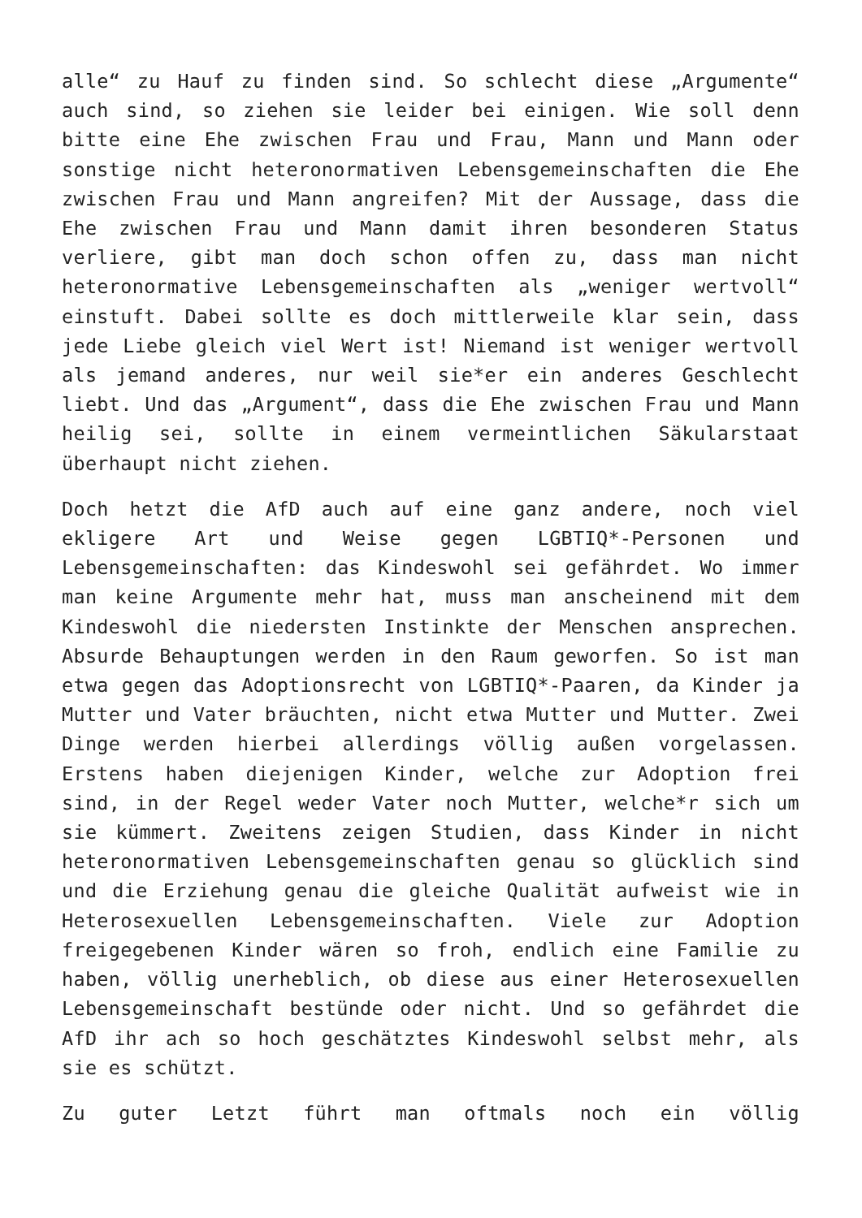alle“ zu Hauf zu finden sind. So schlecht diese „Argumente“ auch sind, so ziehen sie leider bei einigen. Wie soll denn bitte eine Ehe zwischen Frau und Frau, Mann und Mann oder sonstige nicht heteronormativen Lebensgemeinschaften die Ehe zwischen Frau und Mann angreifen? Mit der Aussage, dass die Ehe zwischen Frau und Mann damit ihren besonderen Status verliere, gibt man doch schon offen zu, dass man nicht heteronormative Lebensgemeinschaften als „weniger wertvoll“ einstuft. Dabei sollte es doch mittlerweile klar sein, dass jede Liebe gleich viel Wert ist! Niemand ist weniger wertvoll als jemand anderes, nur weil sie*er ein anderes Geschlecht liebt. Und das „Argument“, dass die Ehe zwischen Frau und Mann heilig sei, sollte in einem vermeintlichen Säkularstaat überhaupt nicht ziehen.
Doch hetzt die AfD auch auf eine ganz andere, noch viel ekligere Art und Weise gegen LGBTIQ*-Personen und Lebensgemeinschaften: das Kindeswohl sei gefährdet. Wo immer man keine Argumente mehr hat, muss man anscheinend mit dem Kindeswohl die niedersten Instinkte der Menschen ansprechen. Absurde Behauptungen werden in den Raum geworfen. So ist man etwa gegen das Adoptionsrecht von LGBTIQ*-Paaren, da Kinder ja Mutter und Vater bräuchten, nicht etwa Mutter und Mutter. Zwei Dinge werden hierbei allerdings völlig außen vorgelassen. Erstens haben diejenigen Kinder, welche zur Adoption frei sind, in der Regel weder Vater noch Mutter, welche*r sich um sie kümmert. Zweitens zeigen Studien, dass Kinder in nicht heteronormativen Lebensgemeinschaften genau so glücklich sind und die Erziehung genau die gleiche Qualität aufweist wie in Heterosexuellen Lebensgemeinschaften. Viele zur Adoption freigegebenen Kinder wären so froh, endlich eine Familie zu haben, völlig unerheblich, ob diese aus einer Heterosexuellen Lebensgemeinschaft bestünde oder nicht. Und so gefährdet die AfD ihr ach so hoch geschätztes Kindeswohl selbst mehr, als sie es schützt.
Zu guter Letzt führt man oftmals noch ein völlig